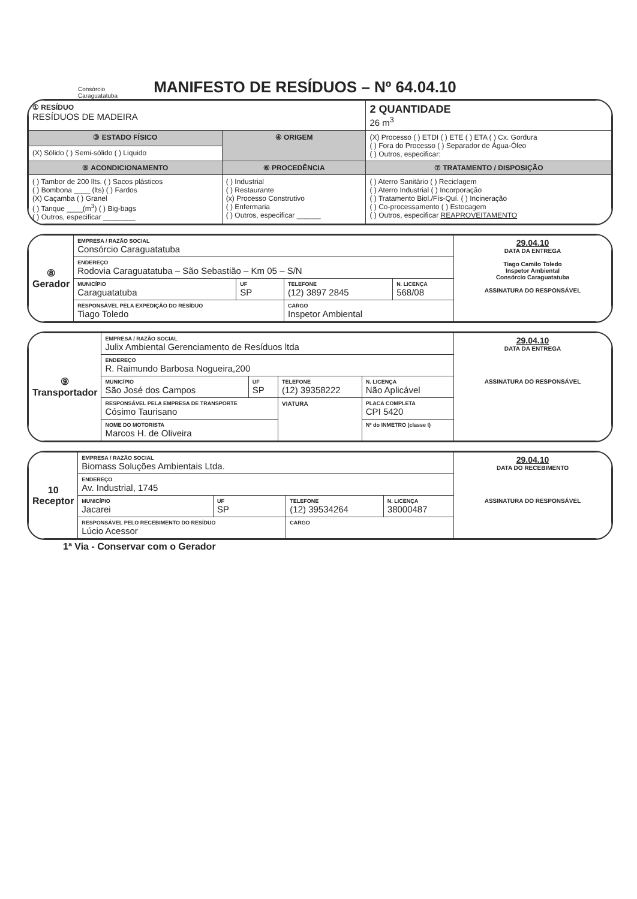Consórcio
Caraguatatuba
MANIFESTO DE RESÍDUOS – Nº 64.04.10
| ① RESÍDUO RESÍDUOS DE MADEIRA | | 2 QUANTIDADE 26 m<sup>3</sup> |
| ③ ESTADO FÍSICO | ④ ORIGEM | (X) Processo ( ) ETDI ( ) ETE ( ) ETA ( ) Cx. Gordura ( ) Fora do Processo ( ) Separador de Água-Óleo ( ) Outros, especificar: |
| (X) Sólido ( ) Semi-sólido ( ) Liquido | | |
| ⑤ ACONDICIONAMENTO | ⑥ PROCEDÊNCIA | ⑦ TRATAMENTO / DISPOSIÇÃO |
| ( ) Tambor de 200 llts. ( ) Sacos plásticos ( ) Bombona ____ (lts) ( ) Fardos (X) Caçamba ( ) Granel ( ) Tanque ____(m<sup>3</sup>) ( ) Big-bags ( ) Outros, especificar ________ | ( ) Industrial ( ) Restaurante (x) Processo Construtivo ( ) Enfermaria ( ) Outros, especificar ______ | ( ) Aterro Sanitário ( ) Reciclagem ( ) Aterro Industrial ( ) Incorporação ( ) Tratamento Biol./Fís-Quí. ( ) Incineração ( ) Co-processamento ( ) Estocagem ( ) Outros, especificar REAPROVEITAMENTO |
| ⑧ Gerador | EMPRESA / RAZÃO SOCIAL Consórcio Caraguatatuba | | | | 29.04.10 DATA DA ENTREGA Tiago Camilo Toledo Inspetor Ambiental Consórcio Caraguatatuba ASSINATURA DO RESPONSÁVEL |
| | ENDEREÇO Rodovia Caraguatatuba – São Sebastião – Km 05 – S/N | | | | |
| | MUNICÍPIO Caraguatatuba | UF SP | TELEFONE (12) 3897 2845 | N. LICENÇA 568/08 | |
| | RESPONSÁVEL PELA EXPEDIÇÃO DO RESÍDUO Tiago Toledo | | CARGO Inspetor Ambiental | | |
| ⑨ Transportador | EMPRESA / RAZÃO SOCIAL Julix Ambiental Gerenciamento de Resíduos ltda | | | | | 29.04.10 DATA DA ENTREGA ASSINATURA DO RESPONSÁVEL |
| | ENDEREÇO R. Raimundo Barbosa Nogueira,200 | | | | | |
| | MUNICÍPIO São José dos Campos | UF SP | TELEFONE (12) 39358222 | | N. LICENÇA Não Aplicável | |
| | RESPONSÁVEL PELA EMPRESA DE TRANSPORTE Cósimo Taurisano | | VIATURA | PLACA COMPLETA CPI 5420 | | |
| | NOME DO MOTORISTA Marcos H. de Oliveira | | | Nº do INMETRO (classe I) | | |
| 10 Receptor | EMPRESA / RAZÃO SOCIAL Biomass Soluções Ambientais Ltda. | | | | 29.04.10 DATA DO RECEBIMENTO ASSINATURA DO RESPONSÁVEL |
| | ENDEREÇO Av. Industrial, 1745 | | | | |
| | MUNICÍPIO Jacarei | UF SP | TELEFONE (12) 39534264 | N. LICENÇA 38000487 | |
| | RESPONSÁVEL PELO RECEBIMENTO DO RESÍDUO Lúcio Acessor | | CARGO | | |
1ª Via - Conservar com o Gerador